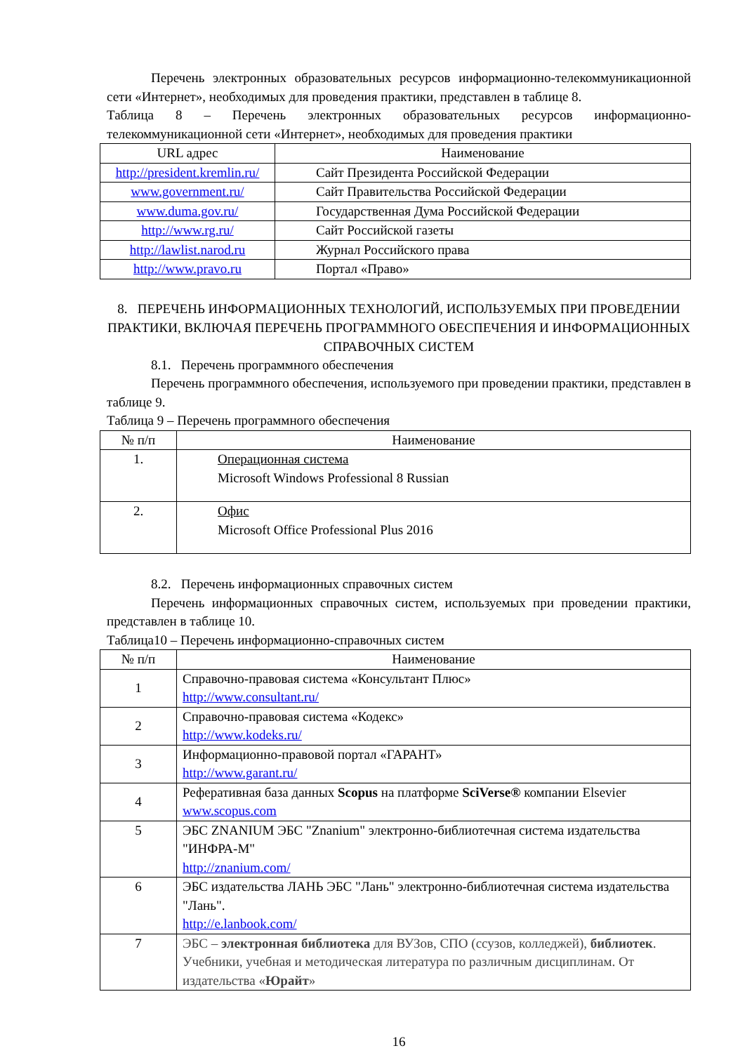Перечень электронных образовательных ресурсов информационно-телекоммуникационной сети «Интернет», необходимых для проведения практики, представлен в таблице 8.
Таблица 8 – Перечень электронных образовательных ресурсов информационно-телекоммуникационной сети «Интернет», необходимых для проведения практики
| URL адрес | Наименование |
| --- | --- |
| http://president.kremlin.ru/ | Сайт Президента Российской Федерации |
| www.government.ru/ | Сайт Правительства Российской Федерации |
| www.duma.gov.ru/ | Государственная Дума Российской Федерации |
| http://www.rg.ru/ | Сайт Российской газеты |
| http://lawlist.narod.ru | Журнал Российского права |
| http://www.pravo.ru | Портал «Право» |
8. ПЕРЕЧЕНЬ ИНФОРМАЦИОННЫХ ТЕХНОЛОГИЙ, ИСПОЛЬЗУЕМЫХ ПРИ ПРОВЕДЕНИИ ПРАКТИКИ, ВКЛЮЧАЯ ПЕРЕЧЕНЬ ПРОГРАММНОГО ОБЕСПЕЧЕНИЯ И ИНФОРМАЦИОННЫХ СПРАВОЧНЫХ СИСТЕМ
8.1. Перечень программного обеспечения
Перечень программного обеспечения, используемого при проведении практики, представлен в таблице 9.
Таблица 9 – Перечень программного обеспечения
| № п/п | Наименование |
| --- | --- |
| 1. | Операционная система Microsoft Windows Professional 8 Russian |
| 2. | Офис Microsoft Office Professional Plus 2016 |
8.2. Перечень информационных справочных систем
Перечень информационных справочных систем, используемых при проведении практики, представлен в таблице 10.
Таблица10 – Перечень информационно-справочных систем
| № п/п | Наименование |
| --- | --- |
| 1 | Справочно-правовая система «Консультант Плюс» http://www.consultant.ru/ |
| 2 | Справочно-правовая система «Кодекс» http://www.kodeks.ru/ |
| 3 | Информационно-правовой портал «ГАРАНТ» http://www.garant.ru/ |
| 4 | Реферативная база данных Scopus на платформе SciVerse® компании Elsevier www.scopus.com |
| 5 | ЭБС ZNANIUM ЭБС "Znanium" электронно-библиотечная система издательства "ИНФРА-М" http://znanium.com/ |
| 6 | ЭБС издательства ЛАНЬ ЭБС "Лань" электронно-библиотечная система издательства "Лань". http://e.lanbook.com/ |
| 7 | ЭБС – электронная библиотека для ВУЗов, СПО (ссузов, колледжей), библиотек . Учебники, учебная и методическая литература по различным дисциплинам. От издательства « Юрайт » |
16